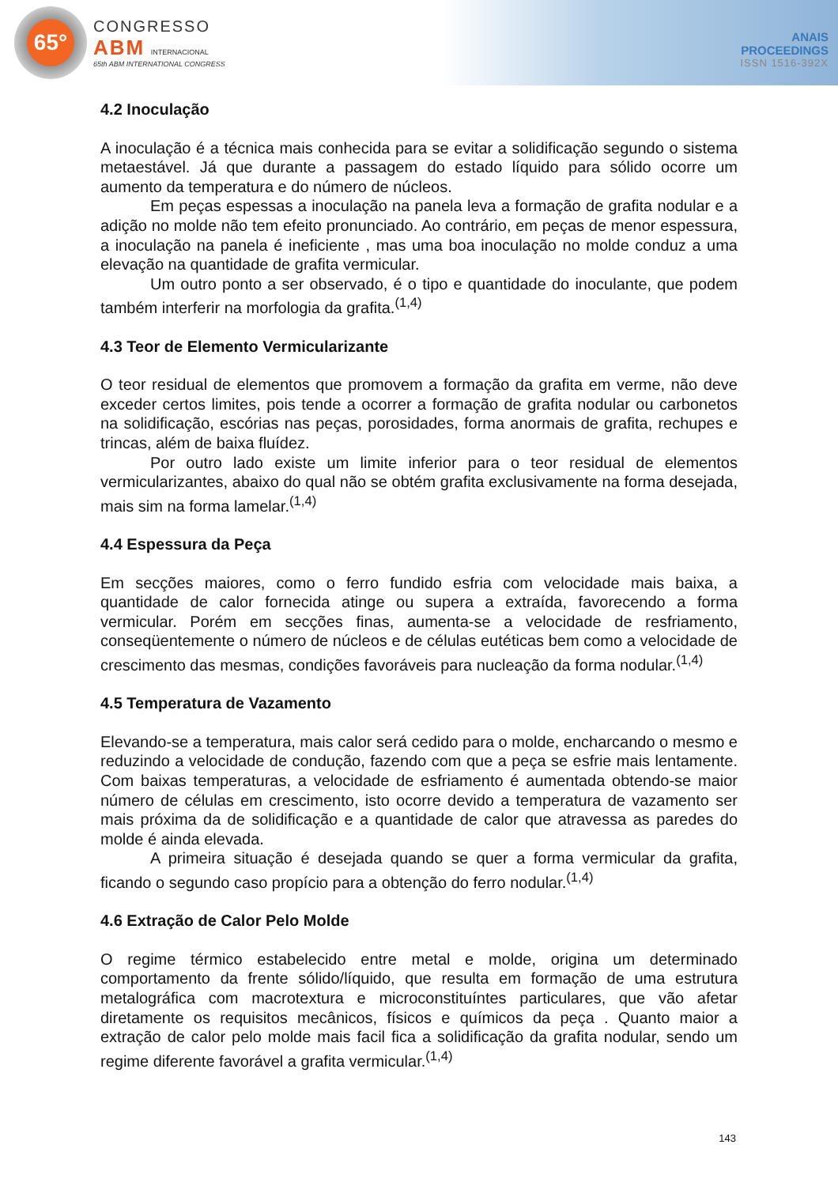65°
CONGRESSO
ABM INTERNACIONAL
65th ABM INTERNATIONAL CONGRESS
ANAIS
PROCEEDINGS
ISSN 1516-392X
4.2 Inoculação
A inoculação é a técnica mais conhecida para se evitar a solidificação segundo o sistema metaestável. Já que durante a passagem do estado líquido para sólido ocorre um aumento da temperatura e do número de núcleos.
Em peças espessas a inoculação na panela leva a formação de grafita nodular e a adição no molde não tem efeito pronunciado. Ao contrário, em peças de menor espessura, a inoculação na panela é ineficiente , mas uma boa inoculação no molde conduz a uma elevação na quantidade de grafita vermicular.
Um outro ponto a ser observado, é o tipo e quantidade do inoculante, que podem também interferir na morfologia da grafita.<sup>(1,4)</sup>
4.3 Teor de Elemento Vermicularizante
O teor residual de elementos que promovem a formação da grafita em verme, não deve exceder certos limites, pois tende a ocorrer a formação de grafita nodular ou carbonetos na solidificação, escórias nas peças, porosidades, forma anormais de grafita, rechupes e trincas, além de baixa fluídez.
Por outro lado existe um limite inferior para o teor residual de elementos vermicularizantes, abaixo do qual não se obtém grafita exclusivamente na forma desejada, mais sim na forma lamelar.<sup>(1,4)</sup>
4.4 Espessura da Peça
Em secções maiores, como o ferro fundido esfria com velocidade mais baixa, a quantidade de calor fornecida atinge ou supera a extraída, favorecendo a forma vermicular. Porém em secções finas, aumenta-se a velocidade de resfriamento, conseqüentemente o número de núcleos e de células eutéticas bem como a velocidade de crescimento das mesmas, condições favoráveis para nucleação da forma nodular.<sup>(1,4)</sup>
4.5 Temperatura de Vazamento
Elevando-se a temperatura, mais calor será cedido para o molde, encharcando o mesmo e reduzindo a velocidade de condução, fazendo com que a peça se esfrie mais lentamente. Com baixas temperaturas, a velocidade de esfriamento é aumentada obtendo-se maior número de células em crescimento, isto ocorre devido a temperatura de vazamento ser mais próxima da de solidificação e a quantidade de calor que atravessa as paredes do molde é ainda elevada.
A primeira situação é desejada quando se quer a forma vermicular da grafita, ficando o segundo caso propício para a obtenção do ferro nodular.<sup>(1,4)</sup>
4.6 Extração de Calor Pelo Molde
O regime térmico estabelecido entre metal e molde, origina um determinado comportamento da frente sólido/líquido, que resulta em formação de uma estrutura metalográfica com macrotextura e microconstituíntes particulares, que vão afetar diretamente os requisitos mecânicos, físicos e químicos da peça . Quanto maior a extração de calor pelo molde mais facil fica a solidificação da grafita nodular, sendo um regime diferente favorável a grafita vermicular.<sup>(1,4)</sup>
143